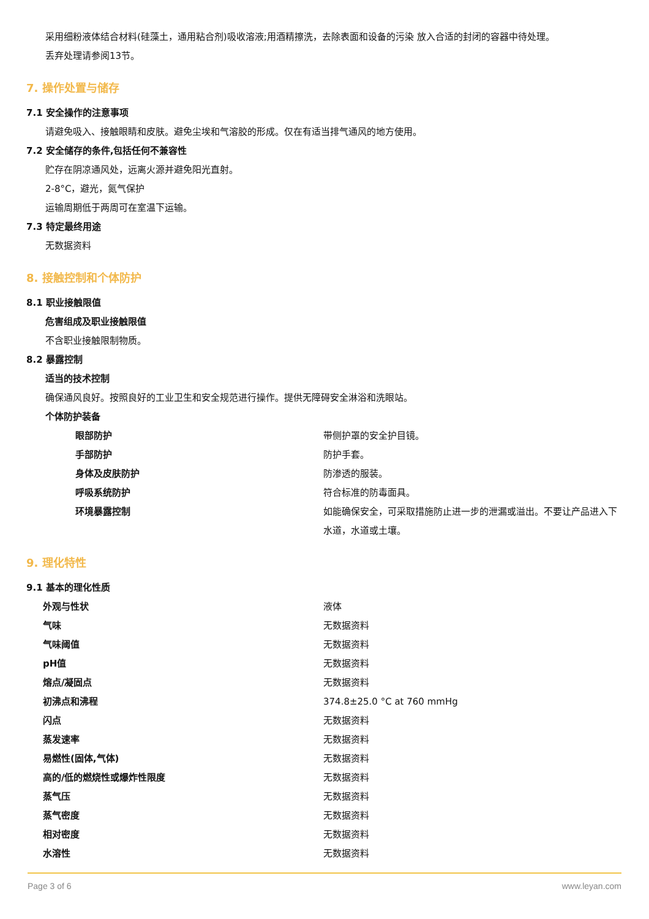采用细粉液体结合材料(硅藻土，通用粘合剂)吸收溶液;用酒精擦洗，去除表面和设备的污染 放入合适的封闭的容器中待处理。
丢弃处理请参阅13节。
7. 操作处置与储存
7.1 安全操作的注意事项
请避免吸入、接触眼睛和皮肤。避免尘埃和气溶胶的形成。仅在有适当排气通风的地方使用。
7.2 安全储存的条件,包括任何不兼容性
贮存在阴凉通风处，远离火源并避免阳光直射。
2-8°C，避光，氮气保护
运输周期低于两周可在室温下运输。
7.3 特定最终用途
无数据资料
8. 接触控制和个体防护
8.1 职业接触限值
危害组成及职业接触限值
不含职业接触限制物质。
8.2 暴露控制
适当的技术控制
确保通风良好。按照良好的工业卫生和安全规范进行操作。提供无障碍安全淋浴和洗眼站。
个体防护装备
| 眼部防护 | 带侧护罩的安全护目镜。 |
| 手部防护 | 防护手套。 |
| 身体及皮肤防护 | 防渗透的服装。 |
| 呼吸系统防护 | 符合标准的防毒面具。 |
| 环境暴露控制 | 如能确保安全，可采取措施防止进一步的泄漏或溢出。不要让产品进入下水道，水道或土壤。 |
9. 理化特性
9.1 基本的理化性质
| 外观与性状 | 液体 |
| 气味 | 无数据资料 |
| 气味阈值 | 无数据资料 |
| pH值 | 无数据资料 |
| 熔点/凝固点 | 无数据资料 |
| 初沸点和沸程 | 374.8±25.0 °C at 760 mmHg |
| 闪点 | 无数据资料 |
| 蒸发速率 | 无数据资料 |
| 易燃性(固体,气体) | 无数据资料 |
| 高的/低的燃烧性或爆炸性限度 | 无数据资料 |
| 蒸气压 | 无数据资料 |
| 蒸气密度 | 无数据资料 |
| 相对密度 | 无数据资料 |
| 水溶性 | 无数据资料 |
Page 3 of 6 www.leyan.com